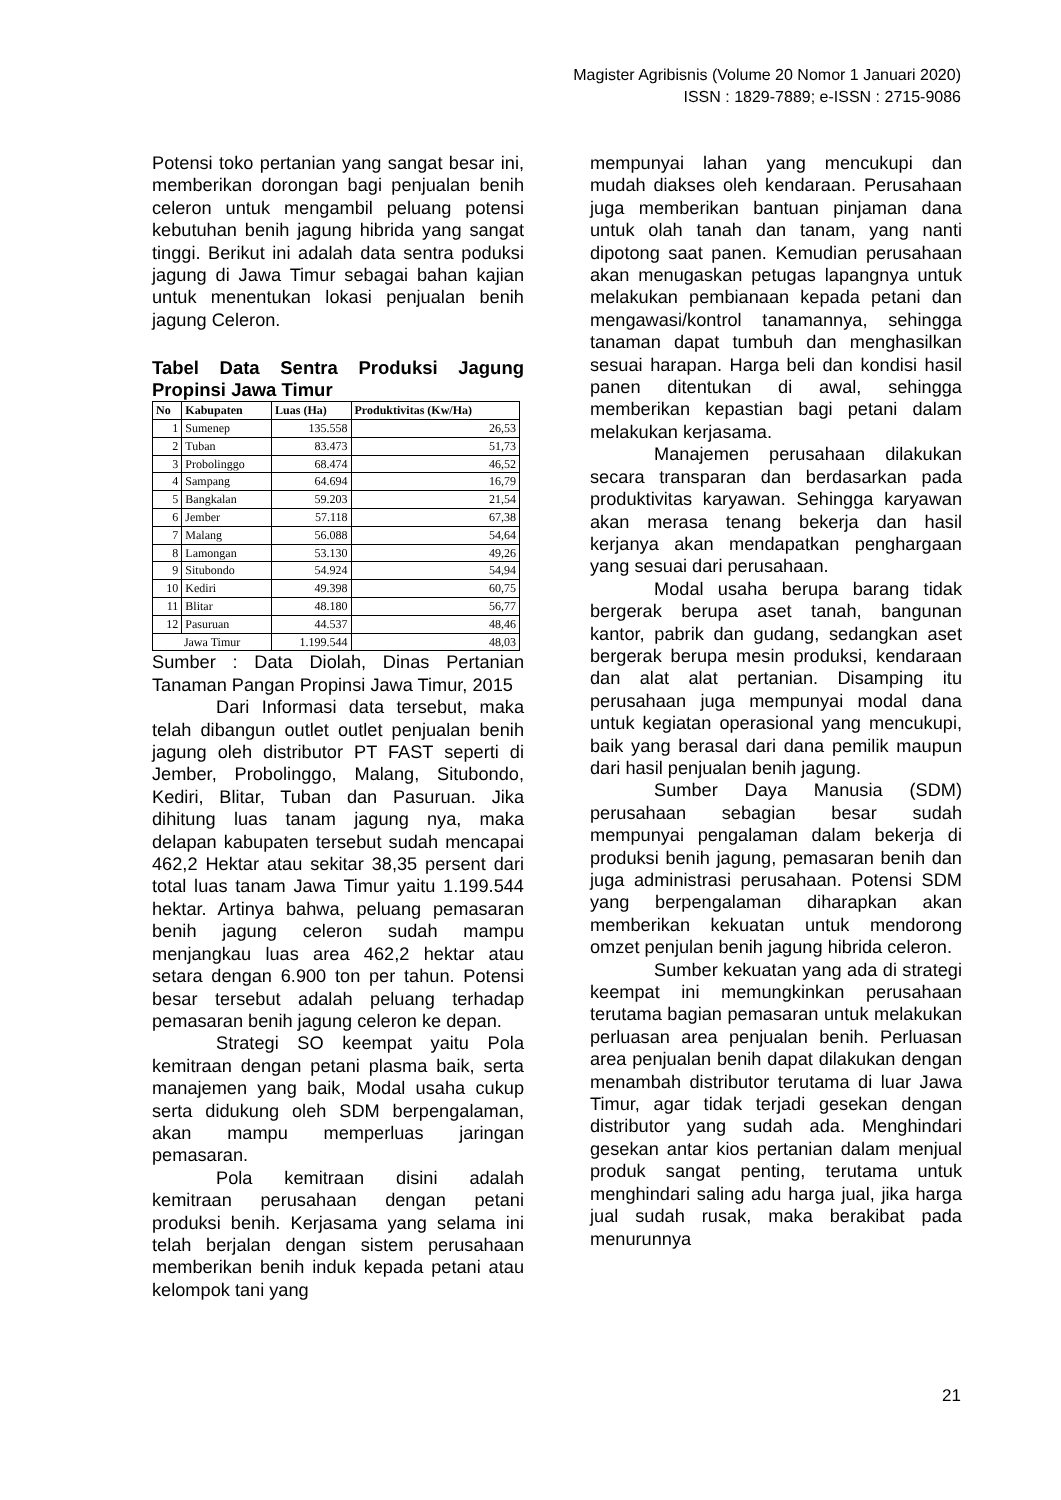Magister Agribisnis (Volume 20 Nomor 1 Januari 2020)
ISSN : 1829-7889; e-ISSN : 2715-9086
Potensi toko pertanian yang sangat besar ini, memberikan dorongan bagi penjualan benih celeron untuk mengambil peluang potensi kebutuhan benih jagung hibrida yang sangat tinggi. Berikut ini adalah data sentra poduksi jagung di Jawa Timur sebagai bahan kajian untuk menentukan lokasi penjualan benih jagung Celeron.
Tabel Data Sentra Produksi Jagung Propinsi Jawa Timur
| No | Kabupaten | Luas (Ha) | Produktivitas (Kw/Ha) |
| --- | --- | --- | --- |
| 1 | Sumenep | 135.558 | 26,53 |
| 2 | Tuban | 83.473 | 51,73 |
| 3 | Probolinggo | 68.474 | 46,52 |
| 4 | Sampang | 64.694 | 16,79 |
| 5 | Bangkalan | 59.203 | 21,54 |
| 6 | Jember | 57.118 | 67,38 |
| 7 | Malang | 56.088 | 54,64 |
| 8 | Lamongan | 53.130 | 49,26 |
| 9 | Situbondo | 54.924 | 54,94 |
| 10 | Kediri | 49.398 | 60,75 |
| 11 | Blitar | 48.180 | 56,77 |
| 12 | Pasuruan | 44.537 | 48,46 |
| Jawa Timur | | 1.199.544 | 48,03 |
Sumber : Data Diolah, Dinas Pertanian Tanaman Pangan Propinsi Jawa Timur, 2015
Dari Informasi data tersebut, maka telah dibangun outlet outlet penjualan benih jagung oleh distributor PT FAST seperti di Jember, Probolinggo, Malang, Situbondo, Kediri, Blitar, Tuban dan Pasuruan. Jika dihitung luas tanam jagung nya, maka delapan kabupaten tersebut sudah mencapai 462,2 Hektar atau sekitar 38,35 persent dari total luas tanam Jawa Timur yaitu 1.199.544 hektar. Artinya bahwa, peluang pemasaran benih jagung celeron sudah mampu menjangkau luas area 462,2 hektar atau setara dengan 6.900 ton per tahun. Potensi besar tersebut adalah peluang terhadap pemasaran benih jagung celeron ke depan.
Strategi SO keempat yaitu Pola kemitraan dengan petani plasma baik, serta manajemen yang baik, Modal usaha cukup serta didukung oleh SDM berpengalaman, akan mampu memperluas jaringan pemasaran.
Pola kemitraan disini adalah kemitraan perusahaan dengan petani produksi benih. Kerjasama yang selama ini telah berjalan dengan sistem perusahaan memberikan benih induk kepada petani atau kelompok tani yang
mempunyai lahan yang mencukupi dan mudah diakses oleh kendaraan. Perusahaan juga memberikan bantuan pinjaman dana untuk olah tanah dan tanam, yang nanti dipotong saat panen. Kemudian perusahaan akan menugaskan petugas lapangnya untuk melakukan pembianaan kepada petani dan mengawasi/kontrol tanamannya, sehingga tanaman dapat tumbuh dan menghasilkan sesuai harapan. Harga beli dan kondisi hasil panen ditentukan di awal, sehingga memberikan kepastian bagi petani dalam melakukan kerjasama.
Manajemen perusahaan dilakukan secara transparan dan berdasarkan pada produktivitas karyawan. Sehingga karyawan akan merasa tenang bekerja dan hasil kerjanya akan mendapatkan penghargaan yang sesuai dari perusahaan.
Modal usaha berupa barang tidak bergerak berupa aset tanah, bangunan kantor, pabrik dan gudang, sedangkan aset bergerak berupa mesin produksi, kendaraan dan alat alat pertanian. Disamping itu perusahaan juga mempunyai modal dana untuk kegiatan operasional yang mencukupi, baik yang berasal dari dana pemilik maupun dari hasil penjualan benih jagung.
Sumber Daya Manusia (SDM) perusahaan sebagian besar sudah mempunyai pengalaman dalam bekerja di produksi benih jagung, pemasaran benih dan juga administrasi perusahaan. Potensi SDM yang berpengalaman diharapkan akan memberikan kekuatan untuk mendorong omzet penjulan benih jagung hibrida celeron.
Sumber kekuatan yang ada di strategi keempat ini memungkinkan perusahaan terutama bagian pemasaran untuk melakukan perluasan area penjualan benih. Perluasan area penjualan benih dapat dilakukan dengan menambah distributor terutama di luar Jawa Timur, agar tidak terjadi gesekan dengan distributor yang sudah ada. Menghindari gesekan antar kios pertanian dalam menjual produk sangat penting, terutama untuk menghindari saling adu harga jual, jika harga jual sudah rusak, maka berakibat pada menurunnya
21